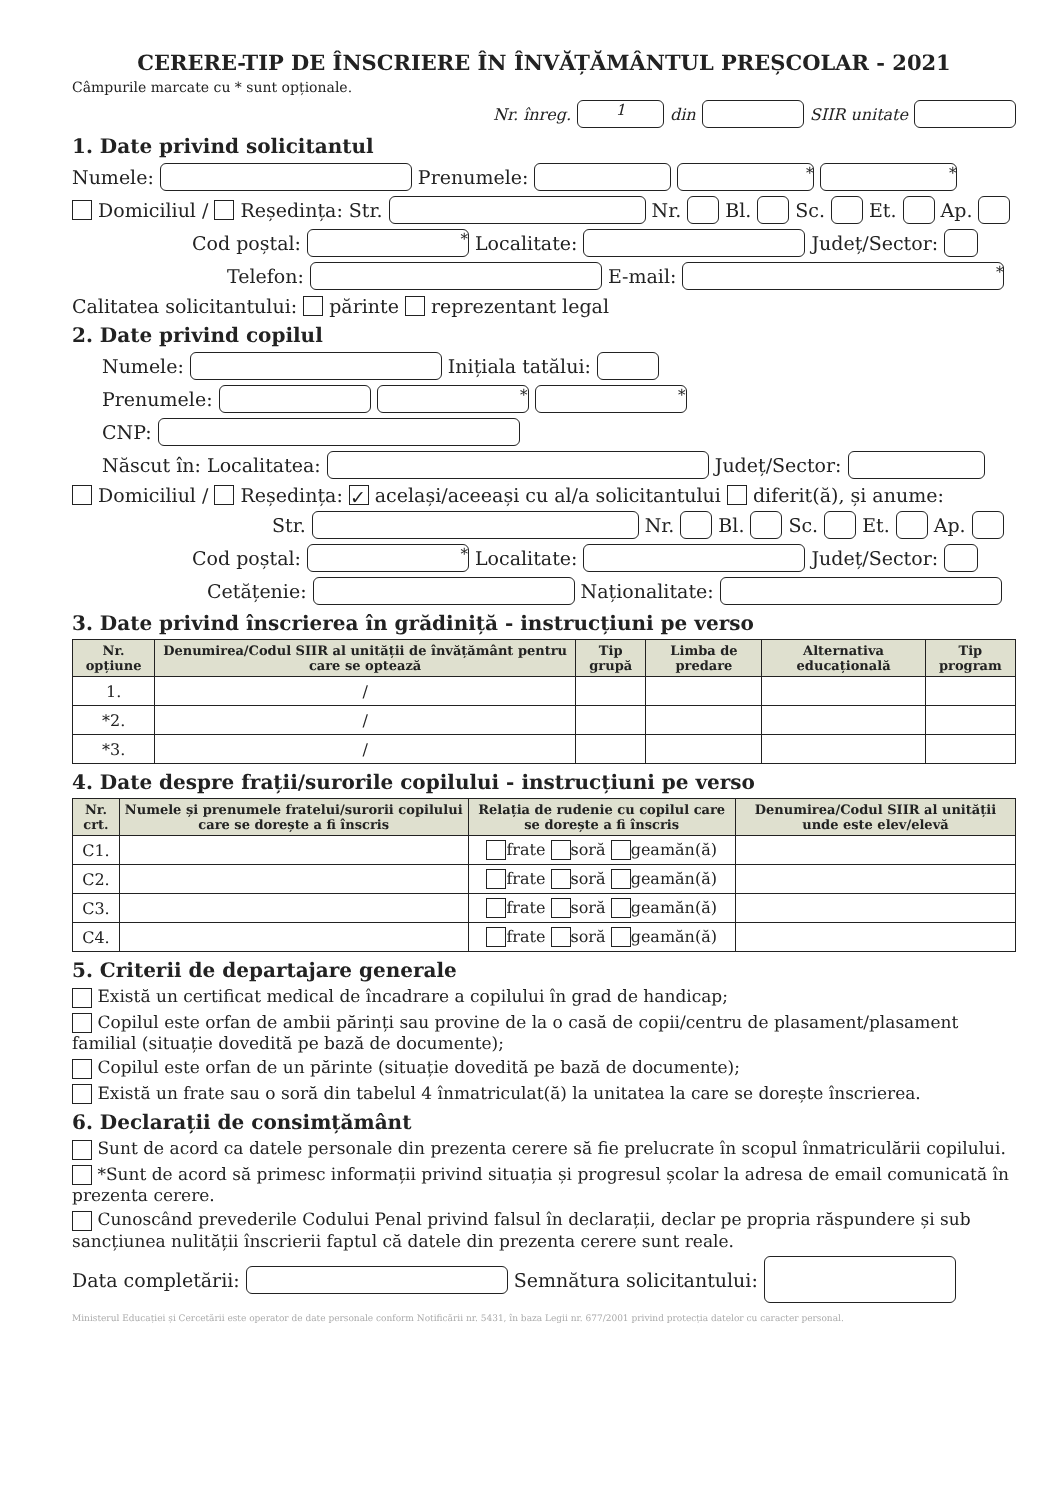CERERE-TIP DE ÎNSCRIERE ÎN ÎNVĂȚĂMÂNTUL PREȘCOLAR - 2021
Câmpurile marcate cu * sunt opționale.
Nr. înreg. 1 din SIIR unitate
1. Date privind solicitantul
Numele: Prenumele: * *
Domiciliul / Reședința: Str. Nr. Bl. Sc. Et. Ap.
Cod poștal: * Localitate: Județ/Sector:
Telefon: E-mail: *
Calitatea solicitantului: părinte reprezentant legal
2. Date privind copilul
Numele: Inițiala tatălui:
Prenumele: * *
CNP:
Născut în: Localitatea: Județ/Sector:
Domiciliul / Reședința: ✓ același/aceeași cu al/a solicitantului diferit(ă), și anume:
Str. Nr. Bl. Sc. Et. Ap.
Cod poștal: * Localitate: Județ/Sector:
Cetățenie: Naționalitate:
3. Date privind înscrierea în grădiniță - instrucțiuni pe verso
| Nr. opțiune | Denumirea/Codul SIIR al unității de învățământ pentru care se optează | Tip grupă | Limba de predare | Alternativa educațională | Tip program |
| --- | --- | --- | --- | --- | --- |
| 1. | / | | | | |
| *2. | / | | | | |
| *3. | / | | | | |
4. Date despre frații/surorile copilului - instrucțiuni pe verso
| Nr. crt. | Numele și prenumele fratelui/surorii copilului care se dorește a fi înscris | Relația de rudenie cu copilul care se dorește a fi înscris | Denumirea/Codul SIIR al unității unde este elev/elevă |
| --- | --- | --- | --- |
| C1. | | frate soră geamăn(ă) | |
| C2. | | frate soră geamăn(ă) | |
| C3. | | frate soră geamăn(ă) | |
| C4. | | frate soră geamăn(ă) | |
5. Criterii de departajare generale
Există un certificat medical de încadrare a copilului în grad de handicap;
Copilul este orfan de ambii părinți sau provine de la o casă de copii/centru de plasament/plasament familial (situație dovedită pe bază de documente);
Copilul este orfan de un părinte (situație dovedită pe bază de documente);
Există un frate sau o soră din tabelul 4 înmatriculat(ă) la unitatea la care se dorește înscrierea.
6. Declarații de consimțământ
Sunt de acord ca datele personale din prezenta cerere să fie prelucrate în scopul înmatriculării copilului.
*Sunt de acord să primesc informații privind situația și progresul școlar la adresa de email comunicată în prezenta cerere.
Cunoscând prevederile Codului Penal privind falsul în declarații, declar pe propria răspundere și sub sancțiunea nulității înscrierii faptul că datele din prezenta cerere sunt reale.
Data completării: Semnătura solicitantului:
Ministerul Educației și Cercetării este operator de date personale conform Notificării nr. 5431, în baza Legii nr. 677/2001 privind protecția datelor cu caracter personal.